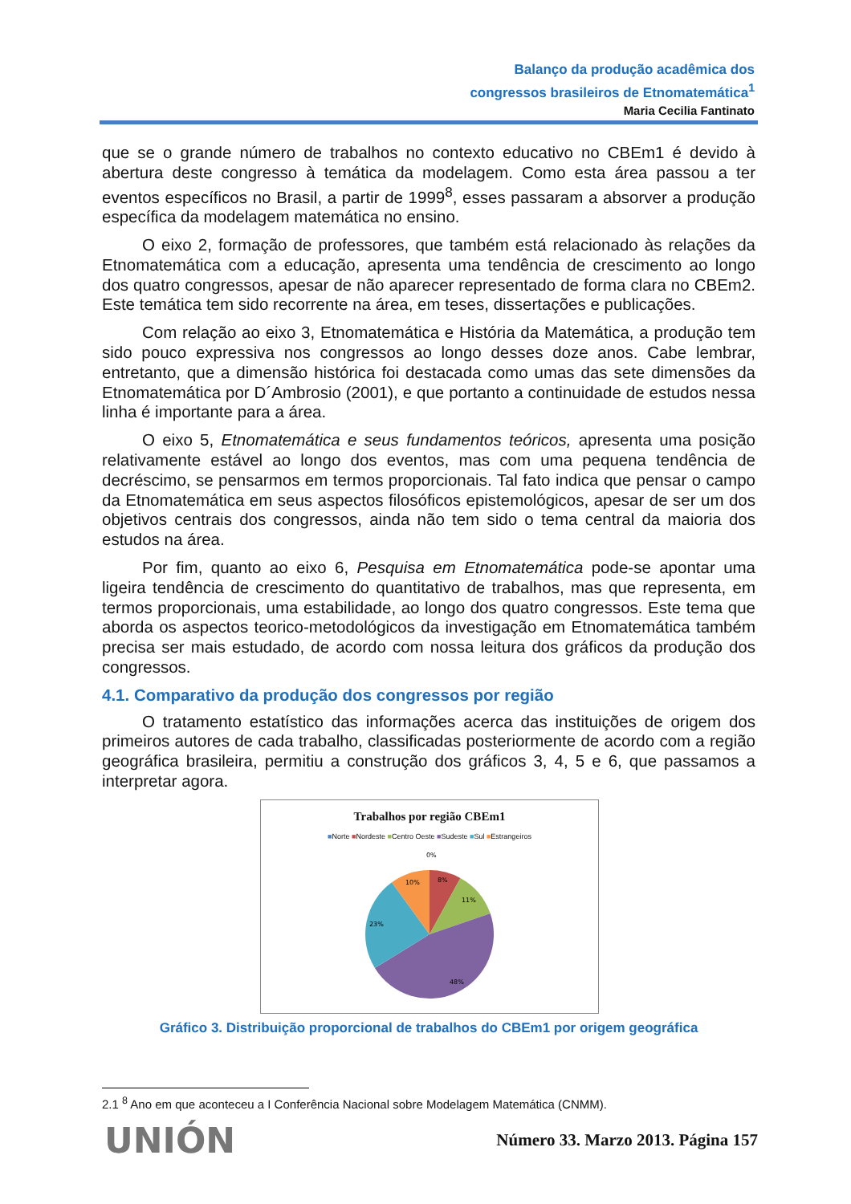Balanço da produção acadêmica dos
congressos brasileiros de Etnomatemática<sup>1</sup>
Maria Cecilia Fantinato
que se o grande número de trabalhos no contexto educativo no CBEm1 é devido à abertura deste congresso à temática da modelagem. Como esta área passou a ter eventos específicos no Brasil, a partir de 1999<sup>8</sup>, esses passaram a absorver a produção específica da modelagem matemática no ensino.
O eixo 2, formação de professores, que também está relacionado às relações da Etnomatemática com a educação, apresenta uma tendência de crescimento ao longo dos quatro congressos, apesar de não aparecer representado de forma clara no CBEm2. Este temática tem sido recorrente na área, em teses, dissertações e publicações.
Com relação ao eixo 3, Etnomatemática e História da Matemática, a produção tem sido pouco expressiva nos congressos ao longo desses doze anos. Cabe lembrar, entretanto, que a dimensão histórica foi destacada como umas das sete dimensões da Etnomatemática por D´Ambrosio (2001), e que portanto a continuidade de estudos nessa linha é importante para a área.
O eixo 5, Etnomatemática e seus fundamentos teóricos, apresenta uma posição relativamente estável ao longo dos eventos, mas com uma pequena tendência de decréscimo, se pensarmos em termos proporcionais. Tal fato indica que pensar o campo da Etnomatemática em seus aspectos filosóficos epistemológicos, apesar de ser um dos objetivos centrais dos congressos, ainda não tem sido o tema central da maioria dos estudos na área.
Por fim, quanto ao eixo 6, Pesquisa em Etnomatemática pode-se apontar uma ligeira tendência de crescimento do quantitativo de trabalhos, mas que representa, em termos proporcionais, uma estabilidade, ao longo dos quatro congressos. Este tema que aborda os aspectos teorico-metodológicos da investigação em Etnomatemática também precisa ser mais estudado, de acordo com nossa leitura dos gráficos da produção dos congressos.
4.1. Comparativo da produção dos congressos por região
O tratamento estatístico das informações acerca das instituições de origem dos primeiros autores de cada trabalho, classificadas posteriormente de acordo com a região geográfica brasileira, permitiu a construção dos gráficos 3, 4, 5 e 6, que passamos a interpretar agora.
Trabalhos por região CBEm1
■Norte ■Nordeste ■Centro Oeste ■Sudeste ■Sul ■Estrangeiros
0%
8%
11%
48%
23%
10%
Gráfico 3. Distribuição proporcional de trabalhos do CBEm1 por origem geográfica
2.1 <sup>8</sup> Ano em que aconteceu a I Conferência Nacional sobre Modelagem Matemática (CNMM).
UNIÓN Número 33. Marzo 2013. Página 157